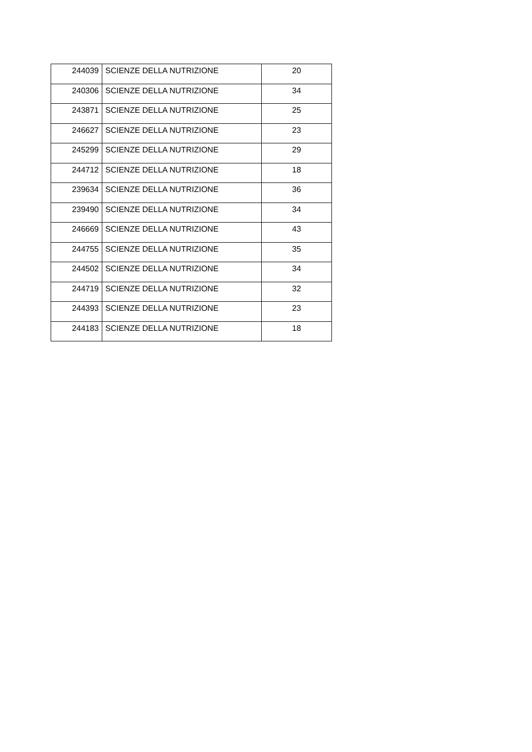| 244039 | SCIENZE DELLA NUTRIZIONE | 20 |
| 240306 | SCIENZE DELLA NUTRIZIONE | 34 |
| 243871 | SCIENZE DELLA NUTRIZIONE | 25 |
| 246627 | SCIENZE DELLA NUTRIZIONE | 23 |
| 245299 | SCIENZE DELLA NUTRIZIONE | 29 |
| 244712 | SCIENZE DELLA NUTRIZIONE | 18 |
| 239634 | SCIENZE DELLA NUTRIZIONE | 36 |
| 239490 | SCIENZE DELLA NUTRIZIONE | 34 |
| 246669 | SCIENZE DELLA NUTRIZIONE | 43 |
| 244755 | SCIENZE DELLA NUTRIZIONE | 35 |
| 244502 | SCIENZE DELLA NUTRIZIONE | 34 |
| 244719 | SCIENZE DELLA NUTRIZIONE | 32 |
| 244393 | SCIENZE DELLA NUTRIZIONE | 23 |
| 244183 | SCIENZE DELLA NUTRIZIONE | 18 |